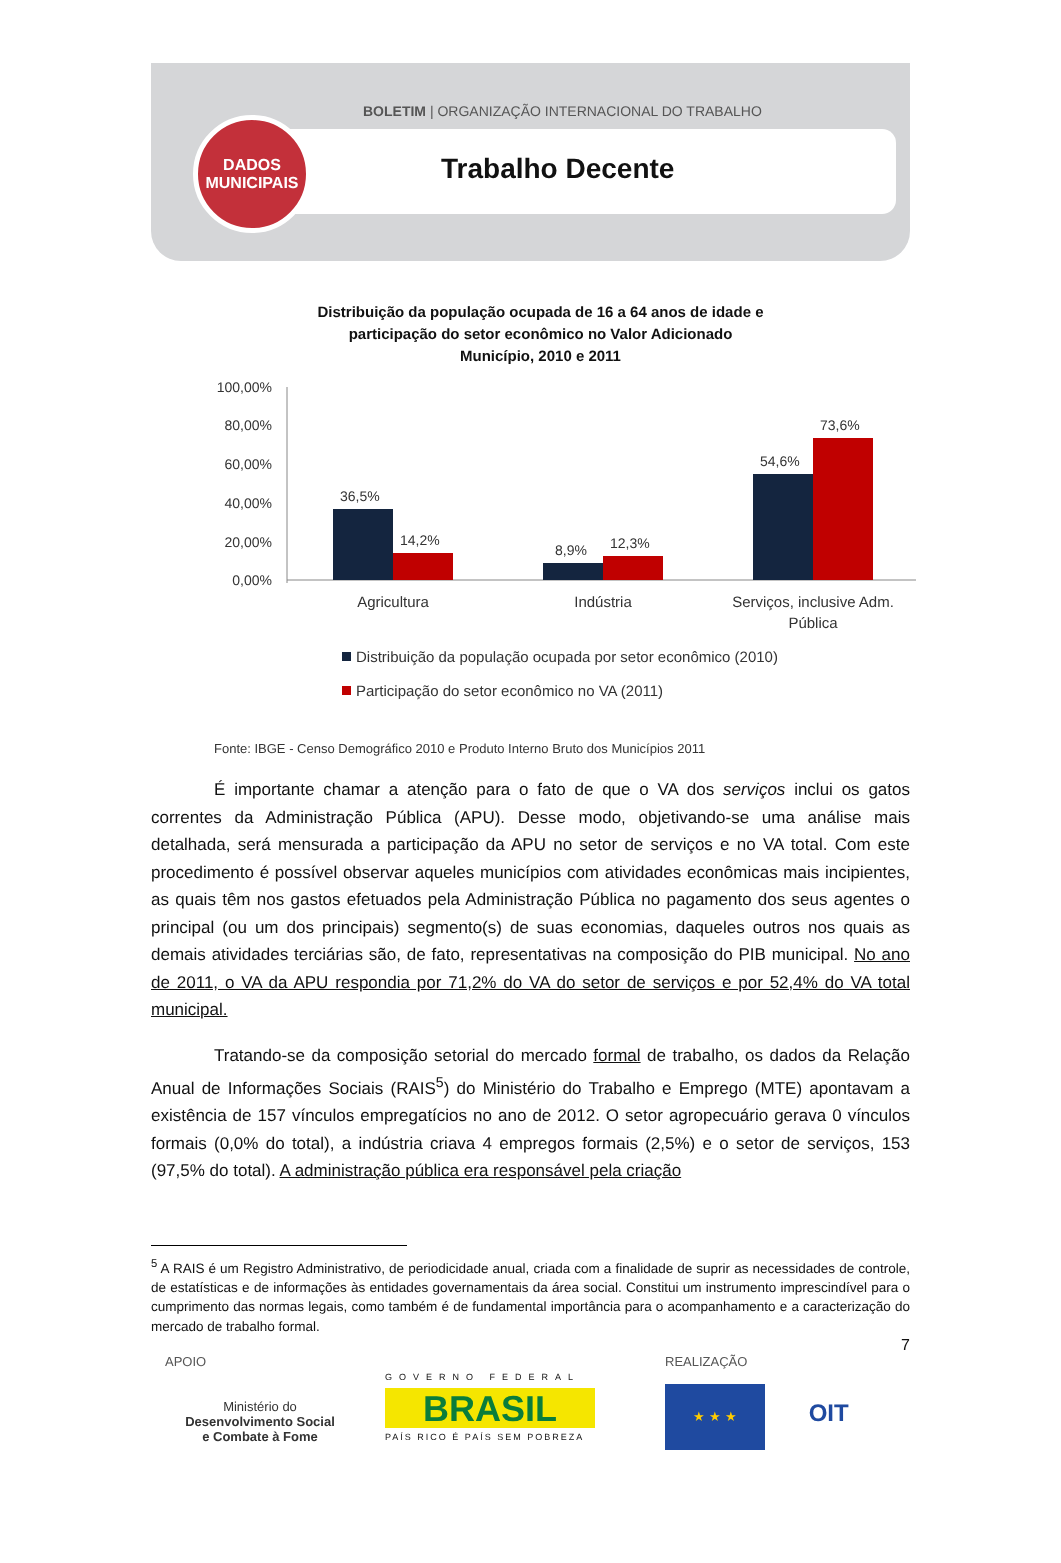BOLETIM | ORGANIZAÇÃO INTERNACIONAL DO TRABALHO
DADOS
MUNICIPAIS
Trabalho Decente
Distribuição da população ocupada de 16 a 64 anos de idade e
participação do setor econômico no Valor Adicionado
Município, 2010 e 2011
100,00%
80,00%
60,00%
40,00%
20,00%
0,00%
36,5%
14,2%
8,9%
12,3%
54,6%
73,6%
Agricultura
Indústria
Serviços, inclusive Adm.
Pública
Distribuição da população ocupada por setor econômico (2010)
Participação do setor econômico no VA (2011)
Fonte: IBGE - Censo Demográfico 2010 e Produto Interno Bruto dos Municípios 2011
É importante chamar a atenção para o fato de que o VA dos serviços inclui os gatos correntes da Administração Pública (APU). Desse modo, objetivando-se uma análise mais detalhada, será mensurada a participação da APU no setor de serviços e no VA total. Com este procedimento é possível observar aqueles municípios com atividades econômicas mais incipientes, as quais têm nos gastos efetuados pela Administração Pública no pagamento dos seus agentes o principal (ou um dos principais) segmento(s) de suas economias, daqueles outros nos quais as demais atividades terciárias são, de fato, representativas na composição do PIB municipal. No ano de 2011, o VA da APU respondia por 71,2% do VA do setor de serviços e por 52,4% do VA total municipal.
Tratando-se da composição setorial do mercado formal de trabalho, os dados da Relação Anual de Informações Sociais (RAIS<sup>5</sup>) do Ministério do Trabalho e Emprego (MTE) apontavam a existência de 157 vínculos empregatícios no ano de 2012. O setor agropecuário gerava 0 vínculos formais (0,0% do total), a indústria criava 4 empregos formais (2,5%) e o setor de serviços, 153 (97,5% do total). A administração pública era responsável pela criação
<sup>5</sup> A RAIS é um Registro Administrativo, de periodicidade anual, criada com a finalidade de suprir as necessidades de controle, de estatísticas e de informações às entidades governamentais da área social. Constitui um instrumento imprescindível para o cumprimento das normas legais, como também é de fundamental importância para o acompanhamento e a caracterização do mercado de trabalho formal.
7
APOIO
Ministério do
Desenvolvimento Social
e Combate à Fome
REALIZAÇÃO
★ ★ ★ OIT
GOVERNO FEDERAL
BRASIL
PAÍS RICO É PAÍS SEM POBREZA